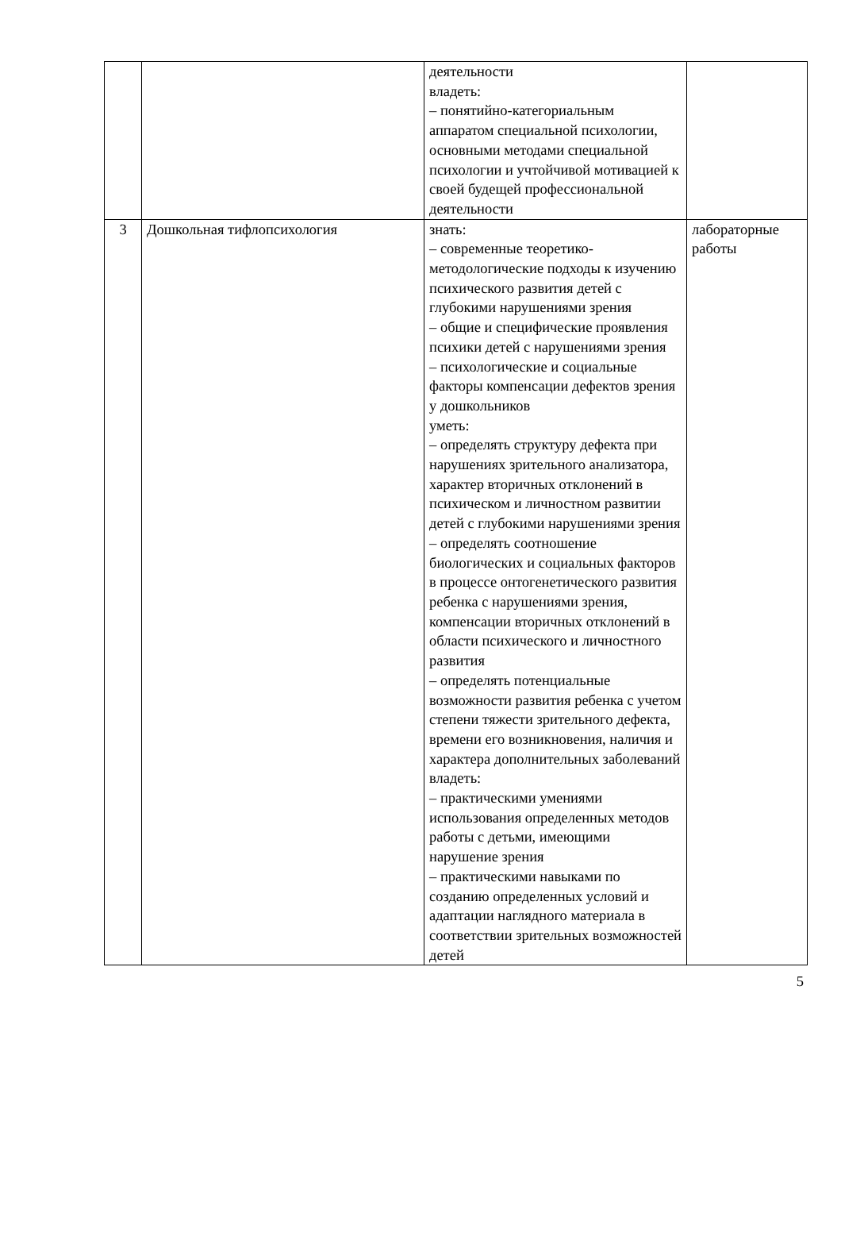| | | деятельности владеть: – понятийно-категориальным аппаратом специальной психологии, основными методами специальной психологии и учтойчивой мотивацией к своей будещей профессиональной деятельности | |
| 3 | Дошкольная тифлопсихология | знать: – современные теоретико-методологические подходы к изучению психического развития детей с глубокими нарушениями зрения – общие и специфические проявления психики детей с нарушениями зрения – психологические и социальные факторы компенсации дефектов зрения у дошкольников уметь: – определять структуру дефекта при нарушениях зрительного анализатора, характер вторичных отклонений в психическом и личностном развитии детей с глубокими нарушениями зрения – определять соотношение биологических и социальных факторов в процессе онтогенетического развития ребенка с нарушениями зрения, компенсации вторичных отклонений в области психического и личностного развития – определять потенциальные возможности развития ребенка с учетом степени тяжести зрительного дефекта, времени его возникновения, наличия и характера дополнительных заболеваний владеть: – практическими умениями использования определенных методов работы с детьми, имеющими нарушение зрения – практическими навыками по созданию определенных условий и адаптации наглядного материала в соответствии зрительных возможностей детей | лабораторные работы |
5